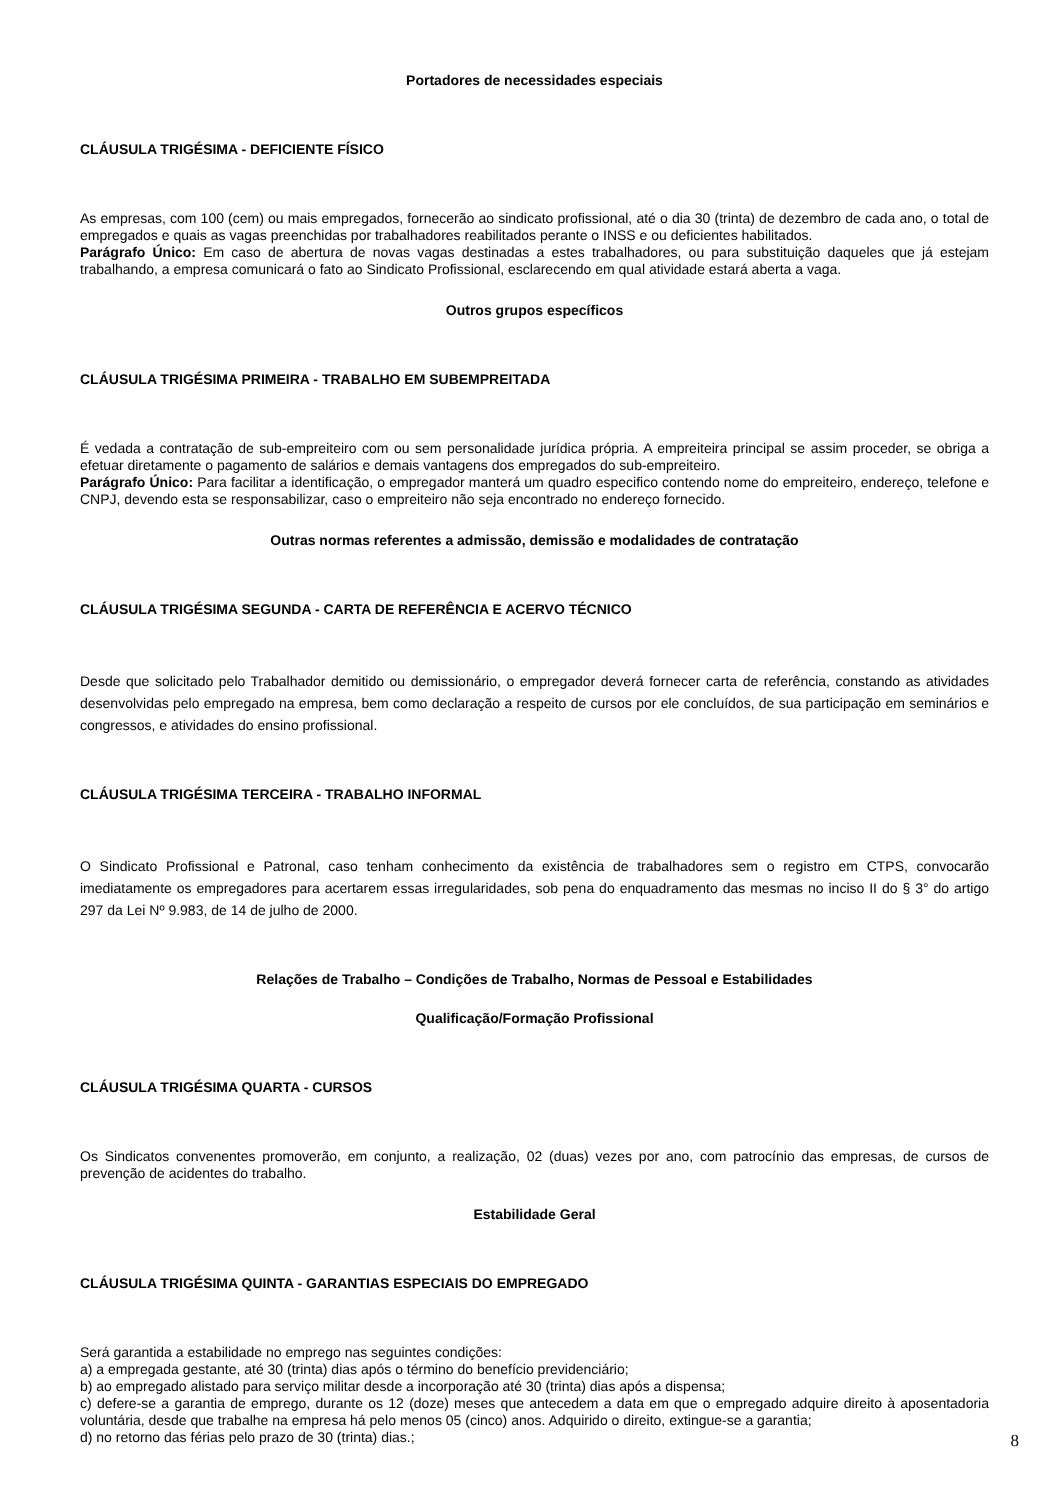Portadores de necessidades especiais
CLÁUSULA TRIGÉSIMA - DEFICIENTE FÍSICO
As empresas, com 100 (cem) ou mais empregados, fornecerão ao sindicato profissional, até o dia 30 (trinta) de dezembro de cada ano, o total de empregados e quais as vagas preenchidas por trabalhadores reabilitados perante o INSS e ou deficientes habilitados.
Parágrafo Único: Em caso de abertura de novas vagas destinadas a estes trabalhadores, ou para substituição daqueles que já estejam trabalhando, a empresa comunicará o fato ao Sindicato Profissional, esclarecendo em qual atividade estará aberta a vaga.
Outros grupos específicos
CLÁUSULA TRIGÉSIMA PRIMEIRA - TRABALHO EM SUBEMPREITADA
É vedada a contratação de sub-empreiteiro com ou sem personalidade jurídica própria. A empreiteira principal se assim proceder, se obriga a efetuar diretamente o pagamento de salários e demais vantagens dos empregados do sub-empreiteiro.
Parágrafo Único: Para facilitar a identificação, o empregador manterá um quadro especifico contendo nome do empreiteiro, endereço, telefone e CNPJ, devendo esta se responsabilizar, caso o empreiteiro não seja encontrado no endereço fornecido.
Outras normas referentes a admissão, demissão e modalidades de contratação
CLÁUSULA TRIGÉSIMA SEGUNDA - CARTA DE REFERÊNCIA E ACERVO TÉCNICO
Desde que solicitado pelo Trabalhador demitido ou demissionário, o empregador deverá fornecer carta de referência, constando as atividades desenvolvidas pelo empregado na empresa, bem como declaração a respeito de cursos por ele concluídos, de sua participação em seminários e congressos, e atividades do ensino profissional.
CLÁUSULA TRIGÉSIMA TERCEIRA - TRABALHO INFORMAL
O Sindicato Profissional e Patronal, caso tenham conhecimento da existência de trabalhadores sem o registro em CTPS, convocarão imediatamente os empregadores para acertarem essas irregularidades, sob pena do enquadramento das mesmas no inciso II do § 3° do artigo 297 da Lei Nº 9.983, de 14 de julho de 2000.
Relações de Trabalho – Condições de Trabalho, Normas de Pessoal e Estabilidades
Qualificação/Formação Profissional
CLÁUSULA TRIGÉSIMA QUARTA - CURSOS
Os Sindicatos convenentes promoverão, em conjunto, a realização, 02 (duas) vezes por ano, com patrocínio das empresas, de cursos de prevenção de acidentes do trabalho.
Estabilidade Geral
CLÁUSULA TRIGÉSIMA QUINTA - GARANTIAS ESPECIAIS DO EMPREGADO
Será garantida a estabilidade no emprego nas seguintes condições:
a) a empregada gestante, até 30 (trinta) dias após o término do benefício previdenciário;
b) ao empregado alistado para serviço militar desde a incorporação até 30 (trinta) dias após a dispensa;
c) defere-se a garantia de emprego, durante os 12 (doze) meses que antecedem a data em que o empregado adquire direito à aposentadoria voluntária, desde que trabalhe na empresa há pelo menos 05 (cinco) anos. Adquirido o direito, extingue-se a garantia;
d) no retorno das férias pelo prazo de 30 (trinta) dias.;
8